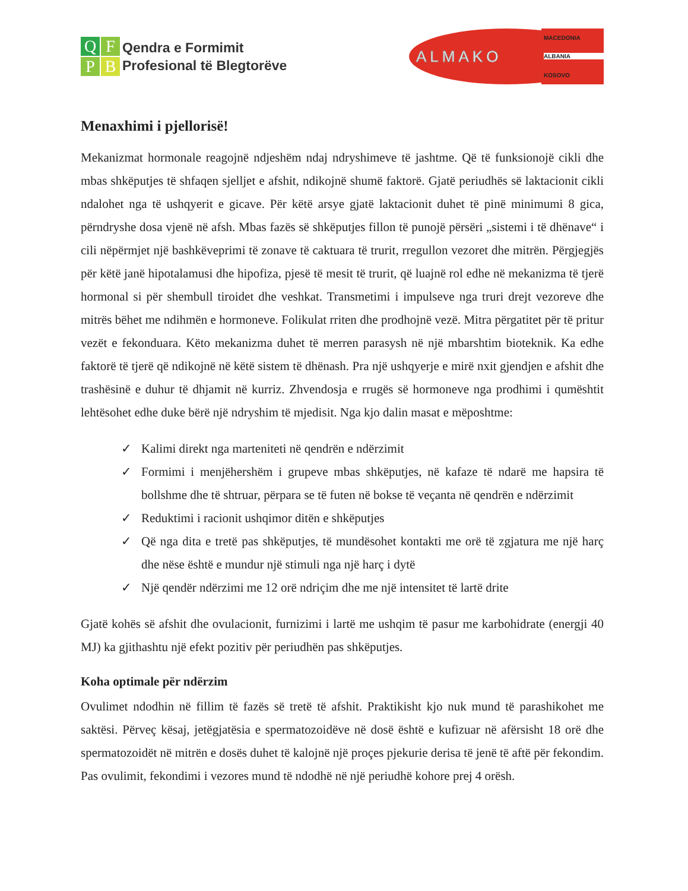QFPB
Qendra e Formimit
Profesional të Blegtorëve
ALMAKO
MACEDONIA
ALBANIA
KOSOVO
Menaxhimi i pjellorisë!
Mekanizmat hormonale reagojnë ndjeshëm ndaj ndryshimeve të jashtme. Që të funksionojë cikli dhe mbas shkëputjes të shfaqen sjelljet e afshit, ndikojnë shumë faktorë. Gjatë periudhës së laktacionit cikli ndalohet nga të ushqyerit e gicave. Për këtë arsye gjatë laktacionit duhet të pinë minimumi 8 gica, përndryshe dosa vjenë në afsh. Mbas fazës së shkëputjes fillon të punojë përsëri „sistemi i të dhënave“ i cili nëpërmjet një bashkëveprimi të zonave të caktuara të trurit, rregullon vezoret dhe mitrën. Përgjegjës për këtë janë hipotalamusi dhe hipofiza, pjesë të mesit të trurit, që luajnë rol edhe në mekanizma të tjerë hormonal si për shembull tiroidet dhe veshkat. Transmetimi i impulseve nga truri drejt vezoreve dhe mitrës bëhet me ndihmën e hormoneve. Folikulat rriten dhe prodhojnë vezë. Mitra përgatitet për të pritur vezët e fekonduara. Këto mekanizma duhet të merren parasysh në një mbarshtim bioteknik. Ka edhe faktorë të tjerë që ndikojnë në këtë sistem të dhënash. Pra një ushqyerje e mirë nxit gjendjen e afshit dhe trashësinë e duhur të dhjamit në kurriz. Zhvendosja e rrugës së hormoneve nga prodhimi i qumështit lehtësohet edhe duke bërë një ndryshim të mjedisit. Nga kjo dalin masat e mëposhtme:
✓ Kalimi direkt nga marteniteti në qendrën e ndërzimit
✓ Formimi i menjëhershëm i grupeve mbas shkëputjes, në kafaze të ndarë me hapsira të bollshme dhe të shtruar, përpara se të futen në bokse të veçanta në qendrën e ndërzimit
✓ Reduktimi i racionit ushqimor ditën e shkëputjes
✓ Që nga dita e tretë pas shkëputjes, të mundësohet kontakti me orë të zgjatura me një harç dhe nëse është e mundur një stimuli nga një harç i dytë
✓ Një qendër ndërzimi me 12 orë ndriçim dhe me një intensitet të lartë drite
Gjatë kohës së afshit dhe ovulacionit, furnizimi i lartë me ushqim të pasur me karbohidrate (energji 40 MJ) ka gjithashtu një efekt pozitiv për periudhën pas shkëputjes.
Koha optimale për ndërzim
Ovulimet ndodhin në fillim të fazës së tretë të afshit. Praktikisht kjo nuk mund të parashikohet me saktësi. Përveç kësaj, jetëgjatësia e spermatozoidëve në dosë është e kufizuar në afërsisht 18 orë dhe spermatozoidët në mitrën e dosës duhet të kalojnë një proçes pjekurie derisa të jenë të aftë për fekondim. Pas ovulimit, fekondimi i vezores mund të ndodhë në një periudhë kohore prej 4 orësh.